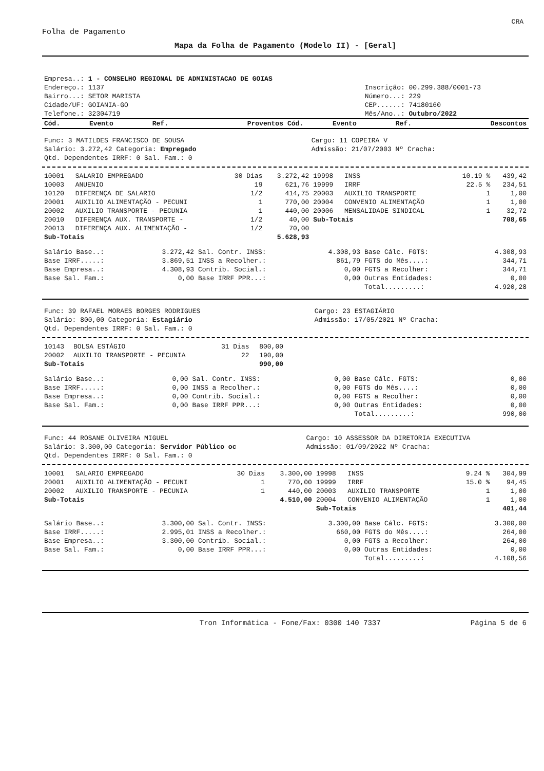CRA
Folha de Pagamento
Mapa da Folha de Pagamento (Modelo II) - [Geral]
| Empresa..: 1 - CONSELHO REGIONAL DE ADMINISTACAO DE GOIAS | |
| Endereço.: 1137 | Inscrição: 00.299.388/0001-73 |
| Bairro...: SETOR MARISTA | Número...: 229 |
| Cidade/UF: GOIANIA-GO | CEP......: 74180160 |
| Telefone.: 32304719 | Mês/Ano..: Outubro/2022 |
| Cód. | Evento | Ref. | Proventos | Cód. | Evento | Ref. | Descontos |
| --- | --- | --- | --- | --- | --- | --- | --- |
| Func: 3 MATILDES FRANCISCO DE SOUSA | Cargo: 11 COPEIRA V |
| Salário: 3.272,42 Categoria: Empregado | Admissão: 21/07/2003 Nº Cracha: |
| Qtd. Dependentes IRRF: 0 Sal. Fam.: 0 | |
| 10001 | SALARIO EMPREGADO | 30 Dias | 3.272,42 | 19998 | INSS | 10.19 % | 439,42 |
| 10003 | ANUENIO | 19 | 621,76 | 19999 | IRRF | 22.5 % | 234,51 |
| 10120 | DIFERENÇA DE SALARIO | 1/2 | 414,75 | 20003 | AUXILIO TRANSPORTE | 1 | 1,00 |
| 20001 | AUXILIO ALIMENTAÇÃO - PECUNI | 1 | 770,00 | 20004 | CONVENIO ALIMENTAÇÃO | 1 | 1,00 |
| 20002 | AUXILIO TRANSPORTE - PECUNIA | 1 | 440,00 | 20006 | MENSALIDADE SINDICAL | 1 | 32,72 |
| 20010 | DIFERENÇA AUX. TRANSPORTE - | 1/2 | 40,00 | Sub-Totais | | | 708,65 |
| 20013 | DIFERENÇA AUX. ALIMENTAÇÃO - | 1/2 | 70,00 | | | | |
| Sub-Totais | | | 5.628,93 | | | | |
| Salário Base..: | 3.272,42 | Sal. Contr. INSS: | 4.308,93 | Base Cálc. FGTS: | 4.308,93 |
| Base IRRF.....: | 3.869,51 | INSS a Recolher.: | 861,79 | FGTS do Mês....: | 344,71 |
| Base Empresa..: | 4.308,93 | Contrib. Social.: | 0,00 | FGTS a Recolher: | 344,71 |
| Base Sal. Fam.: | 0,00 | Base IRRF PPR...: | 0,00 | Outras Entidades: | 0,00 |
| | | | | Total.........: | 4.920,28 |
| Func: 39 RAFAEL MORAES BORGES RODRIGUES | Cargo: 23 ESTAGIÁRIO |
| Salário: 800,00 Categoria: Estagiário | Admissão: 17/05/2021 Nº Cracha: |
| Qtd. Dependentes IRRF: 0 Sal. Fam.: 0 | |
| 10143 | BOLSA ESTÁGIO | 31 Dias | 800,00 |
| 20002 | AUXILIO TRANSPORTE - PECUNIA | 22 | 190,00 |
| Sub-Totais | | | 990,00 |
| Salário Base..: | 0,00 | Sal. Contr. INSS: | 0,00 | Base Cálc. FGTS: | 0,00 |
| Base IRRF.....: | 0,00 | INSS a Recolher.: | 0,00 | FGTS do Mês....: | 0,00 |
| Base Empresa..: | 0,00 | Contrib. Social.: | 0,00 | FGTS a Recolher: | 0,00 |
| Base Sal. Fam.: | 0,00 | Base IRRF PPR...: | 0,00 | Outras Entidades: | 0,00 |
| | | | | Total.........: | 990,00 |
| Func: 44 ROSANE OLIVEIRA MIGUEL | Cargo: 10 ASSESSOR DA DIRETORIA EXECUTIVA |
| Salário: 3.300,00 Categoria: Servidor Público oc | Admissão: 01/09/2022 Nº Cracha: |
| Qtd. Dependentes IRRF: 0 Sal. Fam.: 0 | |
| 10001 | SALARIO EMPREGADO | 30 Dias | 3.300,00 | 19998 | INSS | 9.24 % | 304,99 |
| 20001 | AUXILIO ALIMENTAÇÃO - PECUNI | 1 | 770,00 | 19999 | IRRF | 15.0 % | 94,45 |
| 20002 | AUXILIO TRANSPORTE - PECUNIA | 1 | 440,00 | 20003 | AUXILIO TRANSPORTE | 1 | 1,00 |
| Sub-Totais | | | 4.510,00 | 20004 | CONVENIO ALIMENTAÇÃO | 1 | 1,00 |
| | | | | Sub-Totais | | | 401,44 |
| Salário Base..: | 3.300,00 | Sal. Contr. INSS: | 3.300,00 | Base Cálc. FGTS: | 3.300,00 |
| Base IRRF.....: | 2.995,01 | INSS a Recolher.: | 660,00 | FGTS do Mês....: | 264,00 |
| Base Empresa..: | 3.300,00 | Contrib. Social.: | 0,00 | FGTS a Recolher: | 264,00 |
| Base Sal. Fam.: | 0,00 | Base IRRF PPR...: | 0,00 | Outras Entidades: | 0,00 |
| | | | | Total.........: | 4.108,56 |
| Tron Informática - Fone/Fax: 0300 140 7337 | Página 5 de 6 |